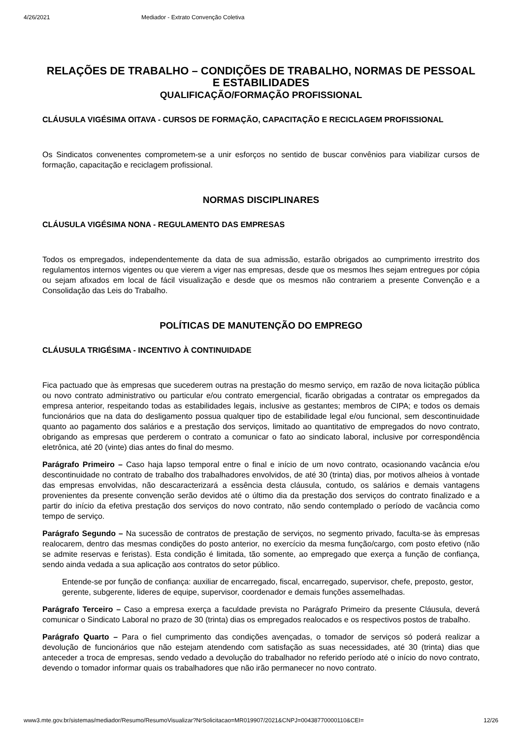4/26/2021 Mediador - Extrato Convenção Coletiva
RELAÇÕES DE TRABALHO – CONDIÇÕES DE TRABALHO, NORMAS DE PESSOAL E ESTABILIDADES
QUALIFICAÇÃO/FORMAÇÃO PROFISSIONAL
CLÁUSULA VIGÉSIMA OITAVA - CURSOS DE FORMAÇÃO, CAPACITAÇÃO E RECICLAGEM PROFISSIONAL
Os Sindicatos convenentes comprometem-se a unir esforços no sentido de buscar convênios para viabilizar cursos de formação, capacitação e reciclagem profissional.
NORMAS DISCIPLINARES
CLÁUSULA VIGÉSIMA NONA - REGULAMENTO DAS EMPRESAS
Todos os empregados, independentemente da data de sua admissão, estarão obrigados ao cumprimento irrestrito dos regulamentos internos vigentes ou que vierem a viger nas empresas, desde que os mesmos lhes sejam entregues por cópia ou sejam afixados em local de fácil visualização e desde que os mesmos não contrariem a presente Convenção e a Consolidação das Leis do Trabalho.
POLÍTICAS DE MANUTENÇÃO DO EMPREGO
CLÁUSULA TRIGÉSIMA - INCENTIVO À CONTINUIDADE
Fica pactuado que às empresas que sucederem outras na prestação do mesmo serviço, em razão de nova licitação pública ou novo contrato administrativo ou particular e/ou contrato emergencial, ficarão obrigadas a contratar os empregados da empresa anterior, respeitando todas as estabilidades legais, inclusive as gestantes; membros de CIPA; e todos os demais funcionários que na data do desligamento possua qualquer tipo de estabilidade legal e/ou funcional, sem descontinuidade quanto ao pagamento dos salários e a prestação dos serviços, limitado ao quantitativo de empregados do novo contrato, obrigando as empresas que perderem o contrato a comunicar o fato ao sindicato laboral, inclusive por correspondência eletrônica, até 20 (vinte) dias antes do final do mesmo.
Parágrafo Primeiro – Caso haja lapso temporal entre o final e início de um novo contrato, ocasionando vacância e/ou descontinuidade no contrato de trabalho dos trabalhadores envolvidos, de até 30 (trinta) dias, por motivos alheios à vontade das empresas envolvidas, não descaracterizará a essência desta cláusula, contudo, os salários e demais vantagens provenientes da presente convenção serão devidos até o último dia da prestação dos serviços do contrato finalizado e a partir do início da efetiva prestação dos serviços do novo contrato, não sendo contemplado o período de vacância como tempo de serviço.
Parágrafo Segundo – Na sucessão de contratos de prestação de serviços, no segmento privado, faculta-se às empresas realocarem, dentro das mesmas condições do posto anterior, no exercício da mesma função/cargo, com posto efetivo (não se admite reservas e feristas). Esta condição é limitada, tão somente, ao empregado que exerça a função de confiança, sendo ainda vedada a sua aplicação aos contratos do setor público.
Entende-se por função de confiança: auxiliar de encarregado, fiscal, encarregado, supervisor, chefe, preposto, gestor, gerente, subgerente, lideres de equipe, supervisor, coordenador e demais funções assemelhadas.
Parágrafo Terceiro – Caso a empresa exerça a faculdade prevista no Parágrafo Primeiro da presente Cláusula, deverá comunicar o Sindicato Laboral no prazo de 30 (trinta) dias os empregados realocados e os respectivos postos de trabalho.
Parágrafo Quarto – Para o fiel cumprimento das condições avençadas, o tomador de serviços só poderá realizar a devolução de funcionários que não estejam atendendo com satisfação as suas necessidades, até 30 (trinta) dias que anteceder a troca de empresas, sendo vedado a devolução do trabalhador no referido período até o início do novo contrato, devendo o tomador informar quais os trabalhadores que não irão permanecer no novo contrato.
www3.mte.gov.br/sistemas/mediador/Resumo/ResumoVisualizar?NrSolicitacao=MR019907/2021&CNPJ=00438770000110&CEI= 12/26